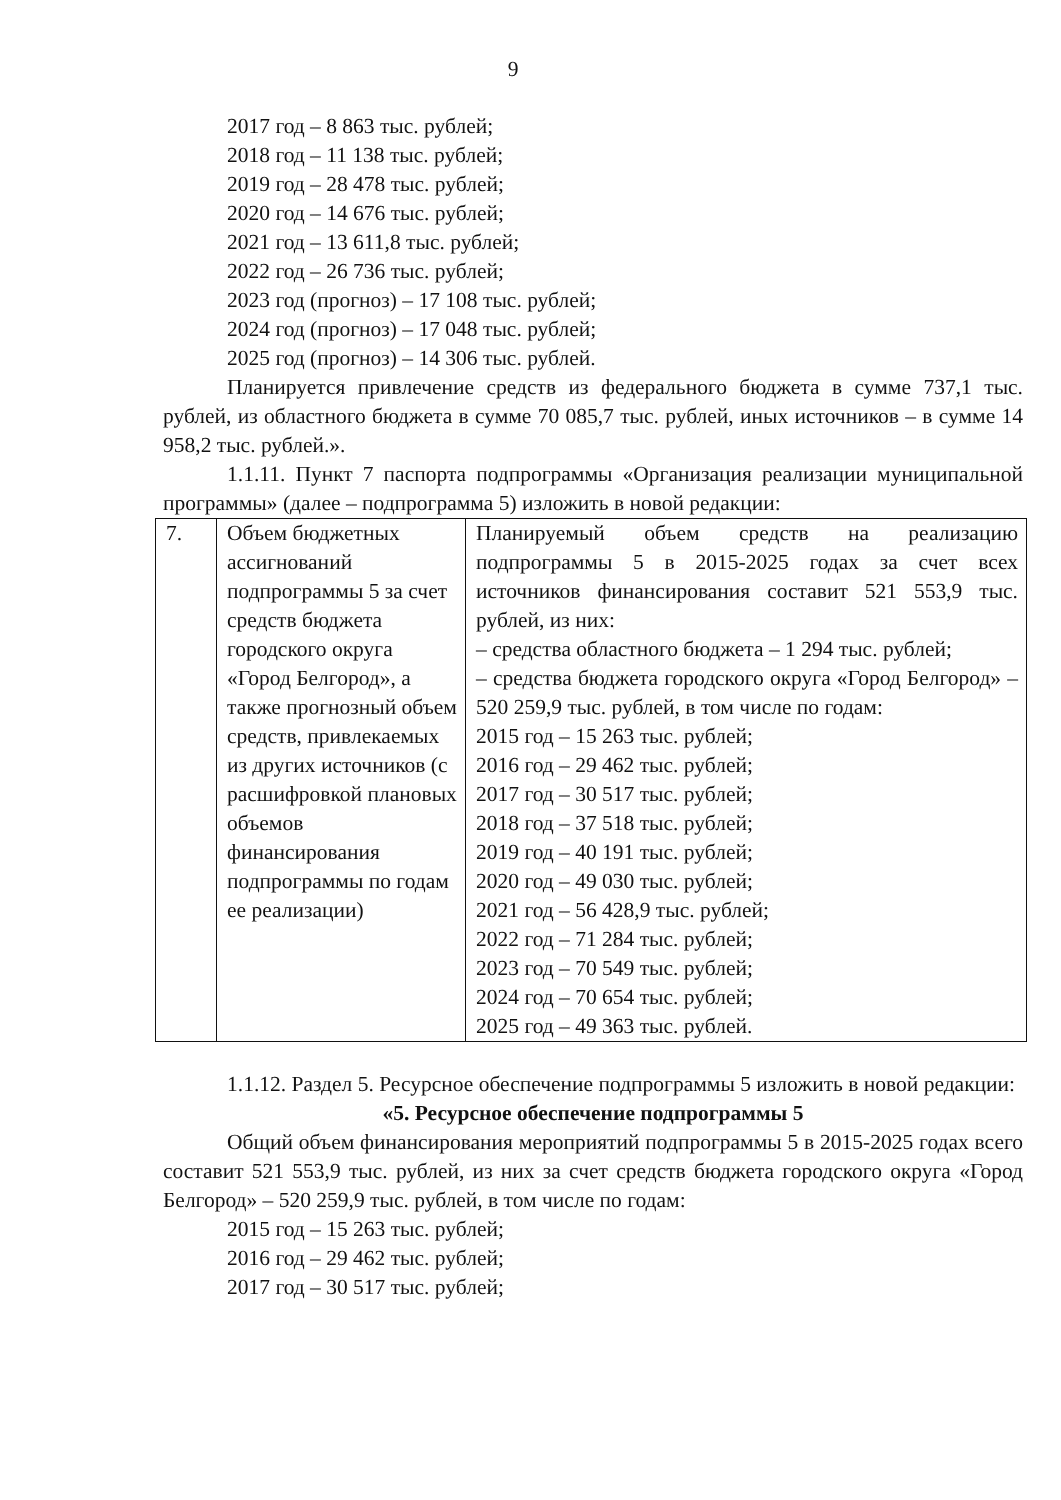9
2017 год – 8 863 тыс. рублей;
2018 год – 11 138 тыс. рублей;
2019 год – 28 478 тыс. рублей;
2020 год – 14 676 тыс. рублей;
2021 год – 13 611,8 тыс. рублей;
2022 год – 26 736 тыс. рублей;
2023 год (прогноз) – 17 108 тыс. рублей;
2024 год (прогноз) – 17 048 тыс. рублей;
2025 год (прогноз) – 14 306 тыс. рублей.
Планируется привлечение средств из федерального бюджета в сумме 737,1 тыс. рублей, из областного бюджета в сумме 70 085,7 тыс. рублей, иных источников – в сумме 14 958,2 тыс. рублей.».
1.1.11. Пункт 7 паспорта подпрограммы «Организация реализации муниципальной программы» (далее – подпрограмма 5) изложить в новой редакции:
| 7. | Объем бюджетных ассигнований подпрограммы 5 за счет средств бюджета городского округа «Город Белгород», а также прогнозный объем средств, привлекаемых из других источников (с расшифровкой плановых объемов финансирования подпрограммы по годам ее реализации) | Планируемый объем средств на реализацию подпрограммы 5 в 2015-2025 годах за счет всех источников финансирования составит 521 553,9 тыс. рублей, из них: – средства областного бюджета – 1 294 тыс. рублей; – средства бюджета городского округа «Город Белгород» – 520 259,9 тыс. рублей, в том числе по годам: 2015 год – 15 263 тыс. рублей; 2016 год – 29 462 тыс. рублей; 2017 год – 30 517 тыс. рублей; 2018 год – 37 518 тыс. рублей; 2019 год – 40 191 тыс. рублей; 2020 год – 49 030 тыс. рублей; 2021 год – 56 428,9 тыс. рублей; 2022 год – 71 284 тыс. рублей; 2023 год – 70 549 тыс. рублей; 2024 год – 70 654 тыс. рублей; 2025 год – 49 363 тыс. рублей. |
1.1.12. Раздел 5. Ресурсное обеспечение подпрограммы 5 изложить в новой редакции:
«5. Ресурсное обеспечение подпрограммы 5
Общий объем финансирования мероприятий подпрограммы 5 в 2015-2025 годах всего составит 521 553,9 тыс. рублей, из них за счет средств бюджета городского округа «Город Белгород» – 520 259,9 тыс. рублей, в том числе по годам:
2015 год – 15 263 тыс. рублей;
2016 год – 29 462 тыс. рублей;
2017 год – 30 517 тыс. рублей;